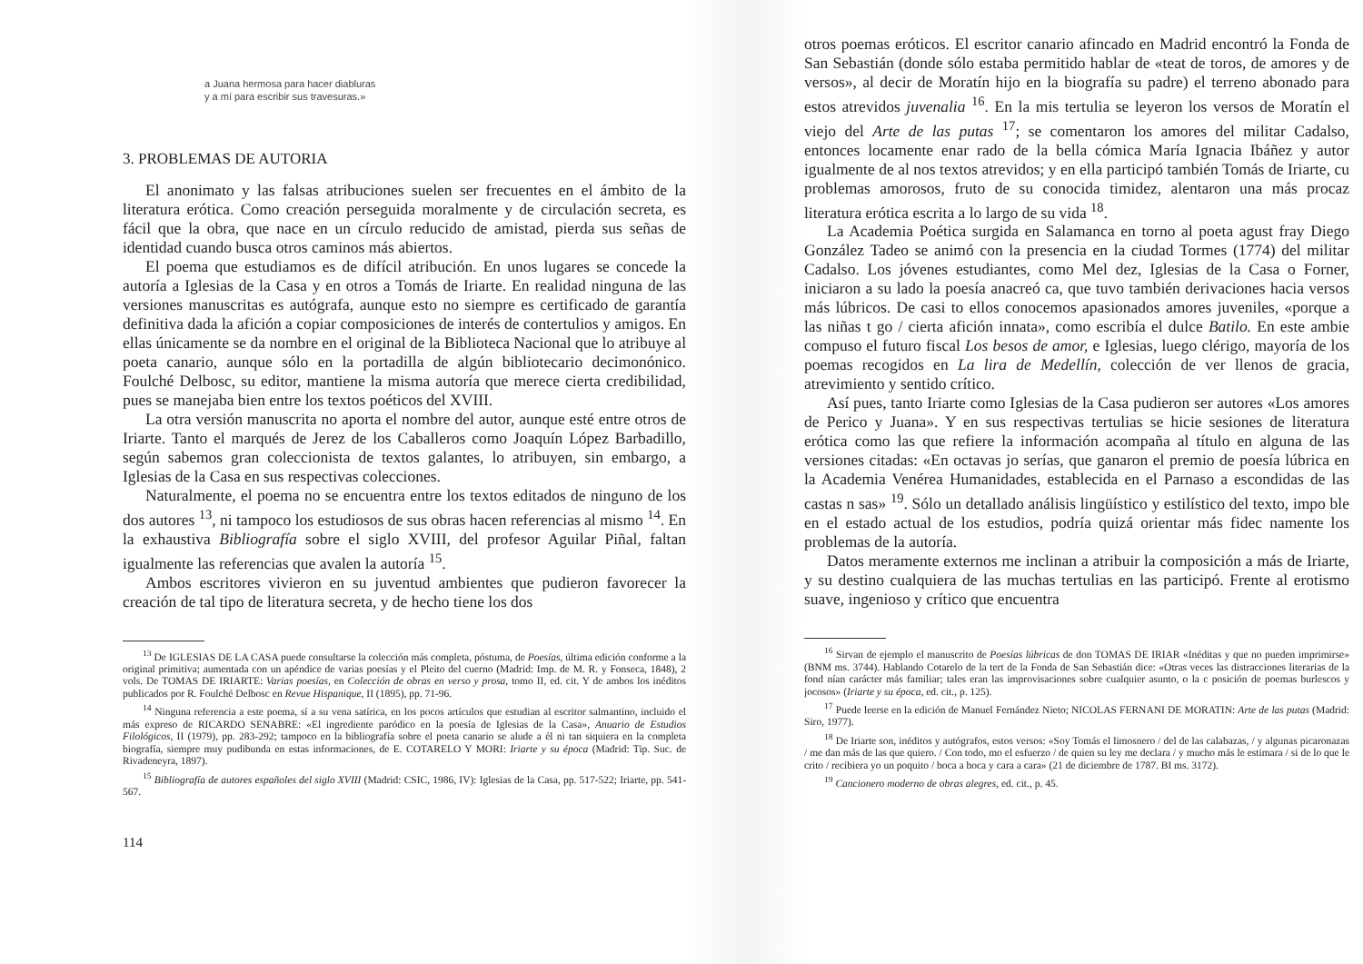a Juana hermosa para hacer diabluras
y a mí para escribir sus travesuras.»
3. PROBLEMAS DE AUTORIA
El anonimato y las falsas atribuciones suelen ser frecuentes en el ámbito de la literatura erótica. Como creación perseguida moralmente y de circulación secreta, es fácil que la obra, que nace en un círculo reducido de amistad, pierda sus señas de identidad cuando busca otros caminos más abiertos.
El poema que estudiamos es de difícil atribución. En unos lugares se concede la autoría a Iglesias de la Casa y en otros a Tomás de Iriarte. En realidad ninguna de las versiones manuscritas es autógrafa, aunque esto no siempre es certificado de garantía definitiva dada la afición a copiar composiciones de interés de contertulios y amigos. En ellas únicamente se da nombre en el original de la Biblioteca Nacional que lo atribuye al poeta canario, aunque sólo en la portadilla de algún bibliotecario decimonónico. Foulché Delbosc, su editor, mantiene la misma autoría que merece cierta credibilidad, pues se manejaba bien entre los textos poéticos del XVIII.
La otra versión manuscrita no aporta el nombre del autor, aunque esté entre otros de Iriarte. Tanto el marqués de Jerez de los Caballeros como Joaquín López Barbadillo, según sabemos gran coleccionista de textos galantes, lo atribuyen, sin embargo, a Iglesias de la Casa en sus respectivas colecciones.
Naturalmente, el poema no se encuentra entre los textos editados de ninguno de los dos autores <sup>13</sup>, ni tampoco los estudiosos de sus obras hacen referencias al mismo <sup>14</sup>. En la exhaustiva Bibliografía sobre el siglo XVIII, del profesor Aguilar Piñal, faltan igualmente las referencias que avalen la autoría <sup>15</sup>.
Ambos escritores vivieron en su juventud ambientes que pudieron favorecer la creación de tal tipo de literatura secreta, y de hecho tiene los dos
<sup>13</sup> De IGLESIAS DE LA CASA puede consultarse la colección más completa, póstuma, de Poesías, última edición conforme a la original primitiva; aumentada con un apéndice de varias poesías y el Pleito del cuerno (Madrid: Imp. de M. R. y Fonseca, 1848), 2 vols. De TOMAS DE IRIARTE: Varias poesías, en Colección de obras en verso y prosa, tomo II, ed. cit. Y de ambos los inéditos publicados por R. Foulché Delbosc en Revue Hispanique, II (1895), pp. 71-96.
<sup>14</sup> Ninguna referencia a este poema, sí a su vena satírica, en los pocos artículos que estudian al escritor salmantino, incluido el más expreso de RICARDO SENABRE: «El ingrediente paródico en la poesía de Iglesias de la Casa», Anuario de Estudios Filológicos, II (1979), pp. 283-292; tampoco en la bibliografía sobre el poeta canario se alude a él ni tan siquiera en la completa biografía, siempre muy pudibunda en estas informaciones, de E. COTARELO Y MORI: Iriarte y su época (Madrid: Tip. Suc. de Rivadeneyra, 1897).
<sup>15</sup> Bibliografía de autores españoles del siglo XVIII (Madrid: CSIC, 1986, IV): Iglesias de la Casa, pp. 517-522; Iriarte, pp. 541-567.
114
otros poemas eróticos. El escritor canario afincado en Madrid encontró la Fonda de San Sebastián (donde sólo estaba permitido hablar de «teat de toros, de amores y de versos», al decir de Moratín hijo en la biografía su padre) el terreno abonado para estos atrevidos juvenalia <sup>16</sup>. En la mis tertulia se leyeron los versos de Moratín el viejo del Arte de las putas <sup>17</sup>; se comentaron los amores del militar Cadalso, entonces locamente enar rado de la bella cómica María Ignacia Ibáñez y autor igualmente de al nos textos atrevidos; y en ella participó también Tomás de Iriarte, cu problemas amorosos, fruto de su conocida timidez, alentaron una más procaz literatura erótica escrita a lo largo de su vida <sup>18</sup>.
La Academia Poética surgida en Salamanca en torno al poeta agust fray Diego González Tadeo se animó con la presencia en la ciudad Tormes (1774) del militar Cadalso. Los jóvenes estudiantes, como Mel dez, Iglesias de la Casa o Forner, iniciaron a su lado la poesía anacreó ca, que tuvo también derivaciones hacia versos más lúbricos. De casi to ellos conocemos apasionados amores juveniles, «porque a las niñas t go / cierta afición innata», como escribía el dulce Batilo. En este ambie compuso el futuro fiscal Los besos de amor, e Iglesias, luego clérigo, mayoría de los poemas recogidos en La lira de Medellín, colección de ver llenos de gracia, atrevimiento y sentido crítico.
Así pues, tanto Iriarte como Iglesias de la Casa pudieron ser autores «Los amores de Perico y Juana». Y en sus respectivas tertulias se hicie sesiones de literatura erótica como las que refiere la información acompaña al título en alguna de las versiones citadas: «En octavas jo serías, que ganaron el premio de poesía lúbrica en la Academia Venérea Humanidades, establecida en el Parnaso a escondidas de las castas n sas» <sup>19</sup>. Sólo un detallado análisis lingüístico y estilístico del texto, impo ble en el estado actual de los estudios, podría quizá orientar más fidec namente los problemas de la autoría.
Datos meramente externos me inclinan a atribuir la composición a más de Iriarte, y su destino cualquiera de las muchas tertulias en las participó. Frente al erotismo suave, ingenioso y crítico que encuentra
<sup>16</sup> Sirvan de ejemplo el manuscrito de Poesías lúbricas de don TOMAS DE IRIAR «Inéditas y que no pueden imprimirse» (BNM ms. 3744). Hablando Cotarelo de la tert de la Fonda de San Sebastián dice: «Otras veces las distracciones literarias de la fond nían carácter más familiar; tales eran las improvisaciones sobre cualquier asunto, o la c posición de poemas burlescos y jocosos» (Iriarte y su época, ed. cit., p. 125).
<sup>17</sup> Puede leerse en la edición de Manuel Fernández Nieto; NICOLAS FERNANI DE MORATIN: Arte de las putas (Madrid: Siro, 1977).
<sup>18</sup> De Iriarte son, inéditos y autógrafos, estos versos: «Soy Tomás el limosnero / del de las calabazas, / y algunas picaronazas / me dan más de las que quiero. / Con todo, mo el esfuerzo / de quien su ley me declara / y mucho más le estimara / si de lo que le crito / recibiera yo un poquito / boca a boca y cara a cara» (21 de diciembre de 1787. BI ms. 3172).
<sup>19</sup> Cancionero moderno de obras alegres, ed. cit., p. 45.